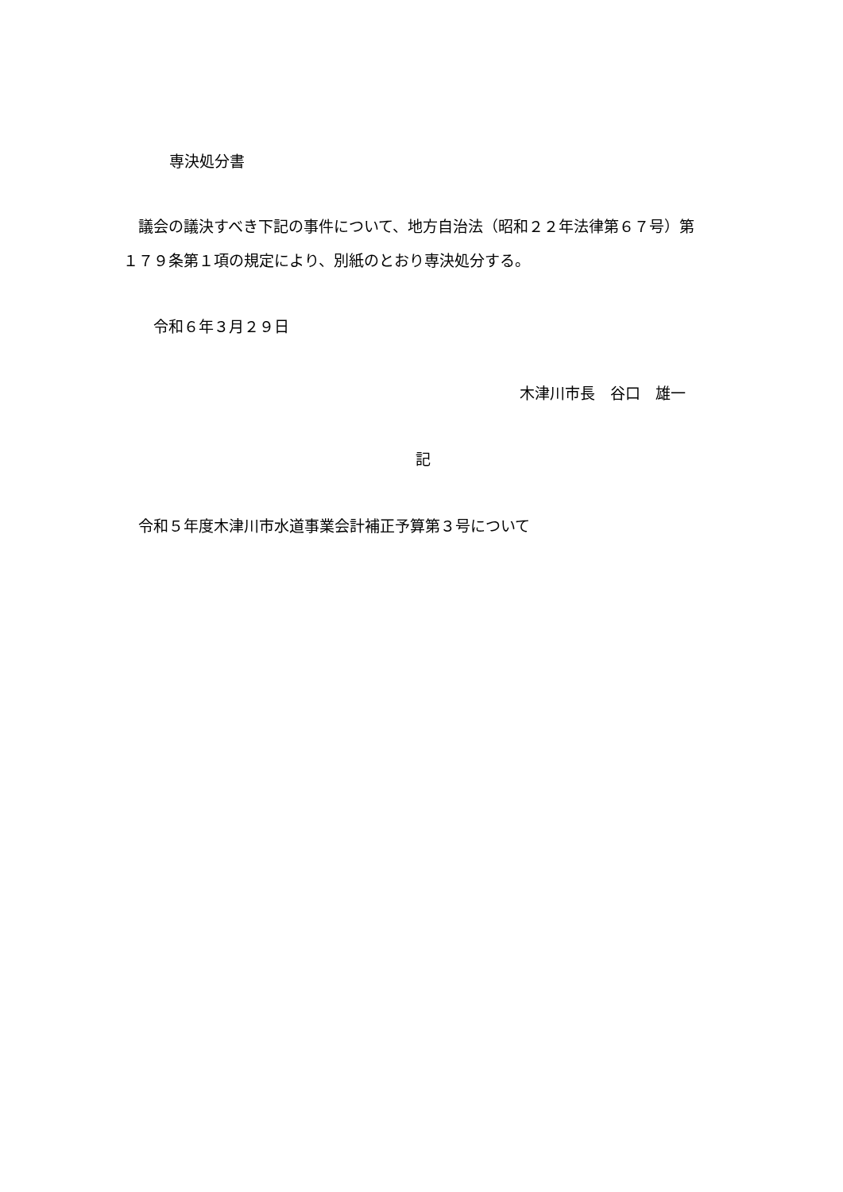専決処分書
　議会の議決すべき下記の事件について、地方自治法（昭和２２年法律第６７号）第
１７９条第１項の規定により、別紙のとおり専決処分する。
令和６年３月２９日
木津川市長　谷口　雄一
記
　令和５年度木津川市水道事業会計補正予算第３号について